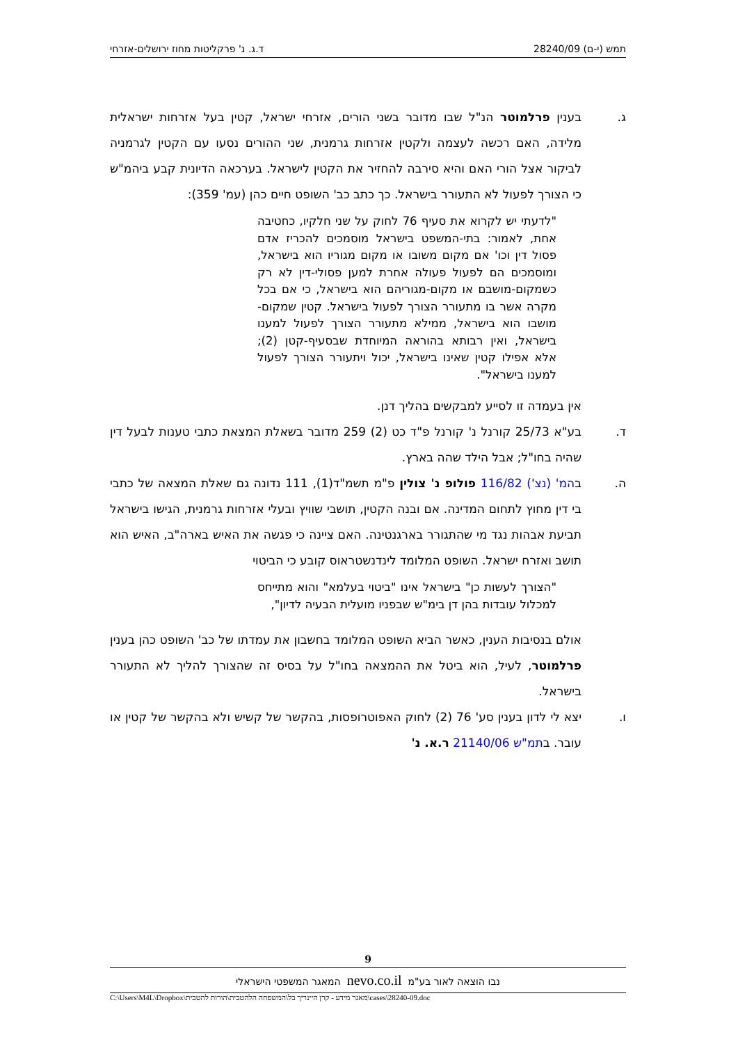תמש (י-ם) 28240/09 ד.ג. נ' פרקליטות מחוז ירושלים-אזרחי
ג. בענין פרלמוטר הנ"ל שבו מדובר בשני הורים, אזרחי ישראל, קטין בעל אזרחות ישראלית מלידה, האם רכשה לעצמה ולקטין אזרחות גרמנית, שני ההורים נסעו עם הקטין לגרמניה לביקור אצל הורי האם והיא סירבה להחזיר את הקטין לישראל. בערכאה הדיונית קבע ביהמ"ש כי הצורך לפעול לא התעורר בישראל. כך כתב כב' השופט חיים כהן (עמ' 359):
"לדעתי יש לקרוא את סעיף 76 לחוק על שני חלקיו, כחטיבה אחת, לאמור: בתי-המשפט בישראל מוסמכים להכריז אדם פסול דין וכו' אם מקום משובו או מקום מגוריו הוא בישראל, ומוסמכים הם לפעול פעולה אחרת למען פסולי-דין לא רק כשמקום-מושבם או מקום-מגוריהם הוא בישראל, כי אם בכל מקרה אשר בו מתעורר הצורך לפעול בישראל. קטין שמקום-מושבו הוא בישראל, ממילא מתעורר הצורך לפעול למענו בישראל, ואין רבותא בהוראה המיוחדת שבסעיף-קטן (2); אלא אפילו קטין שאינו בישראל, יכול ויתעורר הצורך לפעול למענו בישראל".
אין בעמדה זו לסייע למבקשים בהליך דנן.
ד. בע"א 25/73 קורנל נ' קורנל פ"ד כט (2) 259 מדובר בשאלת המצאת כתבי טענות לבעל דין שהיה בחו"ל; אבל הילד שהה בארץ.
ה. בהמ' (נצ') 116/82 פולופ נ' צולין פ"מ תשמ"ד(1), 111 נדונה גם שאלת המצאה של כתבי בי דין מחוץ לתחום המדינה. אם ובנה הקטין, תושבי שוויץ ובעלי אזרחות גרמנית, הגישו בישראל תביעת אבהות נגד מי שהתגורר בארגנטינה. האם ציינה כי פגשה את האיש בארה"ב, האיש הוא תושב ואזרח ישראל. השופט המלומד לינדנשטראוס קובע כי הביטוי
"הצורך לעשות כן" בישראל אינו "ביטוי בעלמא" והוא מתייחס למכלול עובדות בהן דן בימ"ש שבפניו מועלית הבעיה לדיון",
אולם בנסיבות הענין, כאשר הביא השופט המלומד בחשבון את עמדתו של כב' השופט כהן בענין פרלמוטר, לעיל, הוא ביטל את ההמצאה בחו"ל על בסיס זה שהצורך להליך לא התעורר בישראל.
ו. יצא לי לדון בענין סע' 76 (2) לחוק האפוטרופסות, בהקשר של קשיש ולא בהקשר של קטין או עובר. בתמ"ש 21140/06 ר.א. נ'
9
נבו הוצאה לאור בע"מ nevo.co.il המאגר המשפטי הישראלי
C:\Users\M4L\Dropbox\מאגר מידע - קרן היינריך בל\המשפחה הלהטבית\הורות להטבית\cases\28240-09.doc